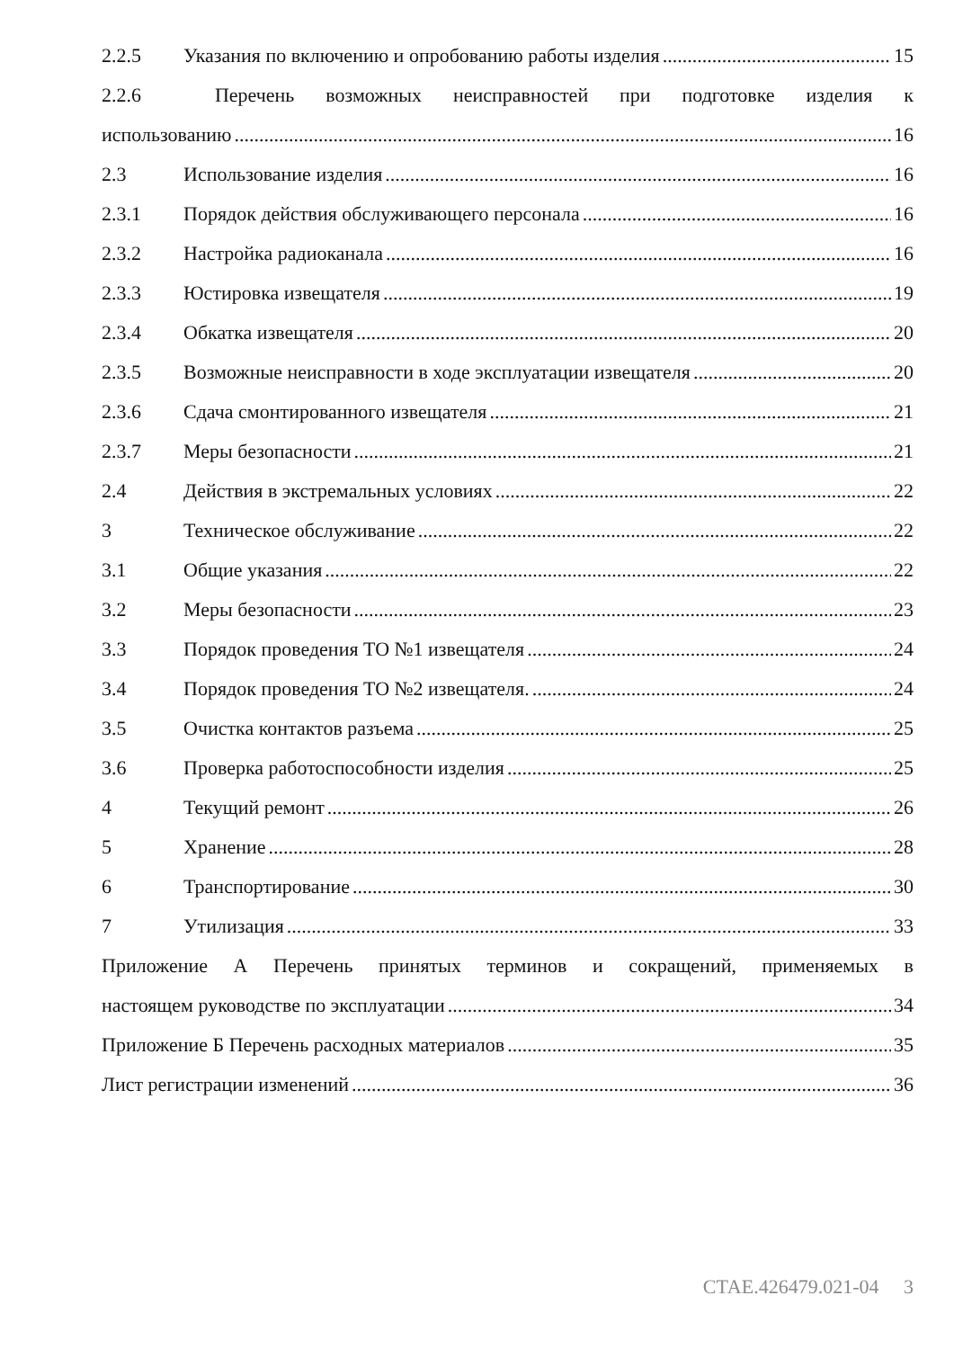2.2.5 Указания по включению и опробованию работы изделия 15
2.2.6 Перечень возможных неисправностей при подготовке изделия к
использованию 16
2.3 Использование изделия 16
2.3.1 Порядок действия обслуживающего персонала 16
2.3.2 Настройка радиоканала 16
2.3.3 Юстировка извещателя 19
2.3.4 Обкатка извещателя 20
2.3.5 Возможные неисправности в ходе эксплуатации извещателя 20
2.3.6 Сдача смонтированного извещателя 21
2.3.7 Меры безопасности 21
2.4 Действия в экстремальных условиях 22
3 Техническое обслуживание 22
3.1 Общие указания 22
3.2 Меры безопасности 23
3.3 Порядок проведения ТО №1 извещателя 24
3.4 Порядок проведения ТО №2 извещателя. 24
3.5 Очистка контактов разъема 25
3.6 Проверка работоспособности изделия 25
4 Текущий ремонт 26
5 Хранение 28
6 Транспортирование 30
7 Утилизация 33
Приложение А Перечень принятых терминов и сокращений, применяемых в
настоящем руководстве по эксплуатации 34
Приложение Б Перечень расходных материалов 35
Лист регистрации изменений 36
СТАЕ.426479.021-04 3